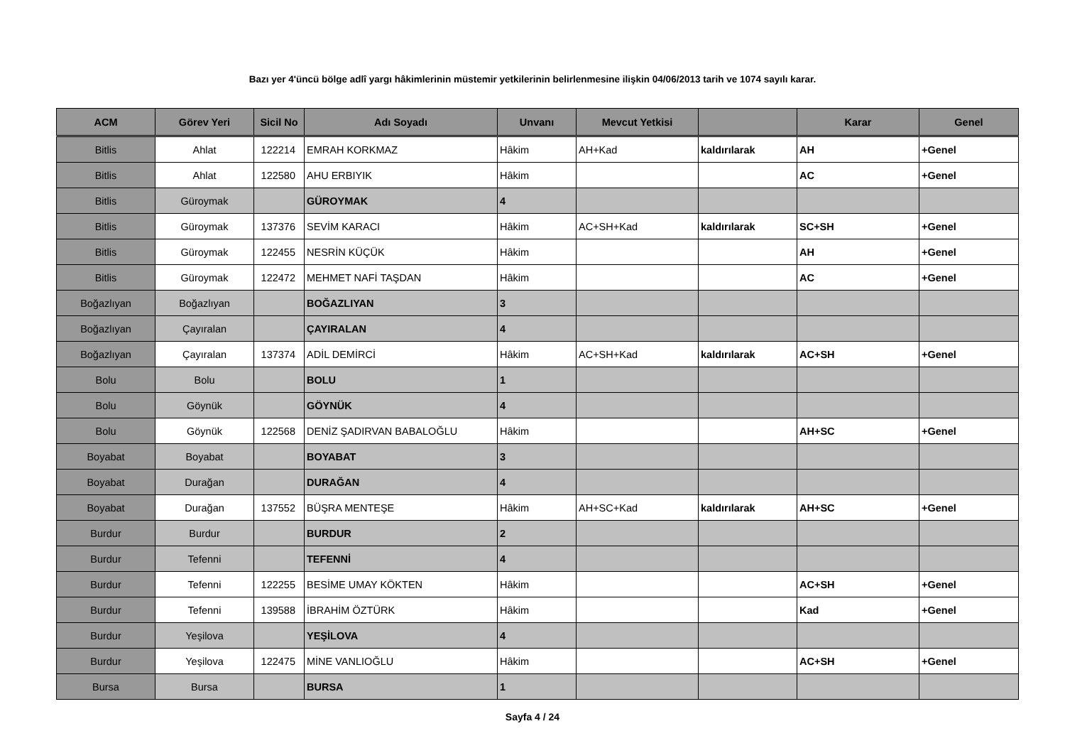Bazı yer 4'üncü bölge adlî yargı hâkimlerinin müstemir yetkilerinin belirlenmesine ilişkin 04/06/2013 tarih ve 1074 sayılı karar.
| ACM | Görev Yeri | Sicil No | Adı Soyadı | Unvanı | Mevcut Yetkisi | | Karar | Genel |
| --- | --- | --- | --- | --- | --- | --- | --- | --- |
| Bitlis | Ahlat | 122214 | EMRAH KORKMAZ | Hâkim | AH+Kad | kaldırılarak | AH | +Genel |
| Bitlis | Ahlat | 122580 | AHU ERBIYIK | Hâkim | | | AC | +Genel |
| Bitlis | Güroymak | | GÜROYMAK | 4 | | | | |
| Bitlis | Güroymak | 137376 | SEVİM KARACI | Hâkim | AC+SH+Kad | kaldırılarak | SC+SH | +Genel |
| Bitlis | Güroymak | 122455 | NESRİN KÜÇÜK | Hâkim | | | AH | +Genel |
| Bitlis | Güroymak | 122472 | MEHMET NAFİ TAŞDAN | Hâkim | | | AC | +Genel |
| Boğazlıyan | Boğazlıyan | | BOĞAZLIYAN | 3 | | | | |
| Boğazlıyan | Çayıralan | | ÇAYIRALAN | 4 | | | | |
| Boğazlıyan | Çayıralan | 137374 | ADİL DEMİRCİ | Hâkim | AC+SH+Kad | kaldırılarak | AC+SH | +Genel |
| Bolu | Bolu | | BOLU | 1 | | | | |
| Bolu | Göynük | | GÖYNÜK | 4 | | | | |
| Bolu | Göynük | 122568 | DENİZ ŞADIRVAN BABALOĞLU | Hâkim | | | AH+SC | +Genel |
| Boyabat | Boyabat | | BOYABAT | 3 | | | | |
| Boyabat | Durağan | | DURAĞAN | 4 | | | | |
| Boyabat | Durağan | 137552 | BÜŞRA MENTEŞE | Hâkim | AH+SC+Kad | kaldırılarak | AH+SC | +Genel |
| Burdur | Burdur | | BURDUR | 2 | | | | |
| Burdur | Tefenni | | TEFENNİ | 4 | | | | |
| Burdur | Tefenni | 122255 | BESİME UMAY KÖKTEN | Hâkim | | | AC+SH | +Genel |
| Burdur | Tefenni | 139588 | İBRAHİM ÖZTÜRK | Hâkim | | | Kad | +Genel |
| Burdur | Yeşilova | | YEŞİLOVA | 4 | | | | |
| Burdur | Yeşilova | 122475 | MİNE VANLIOĞLU | Hâkim | | | AC+SH | +Genel |
| Bursa | Bursa | | BURSA | 1 | | | | |
Sayfa 4 / 24